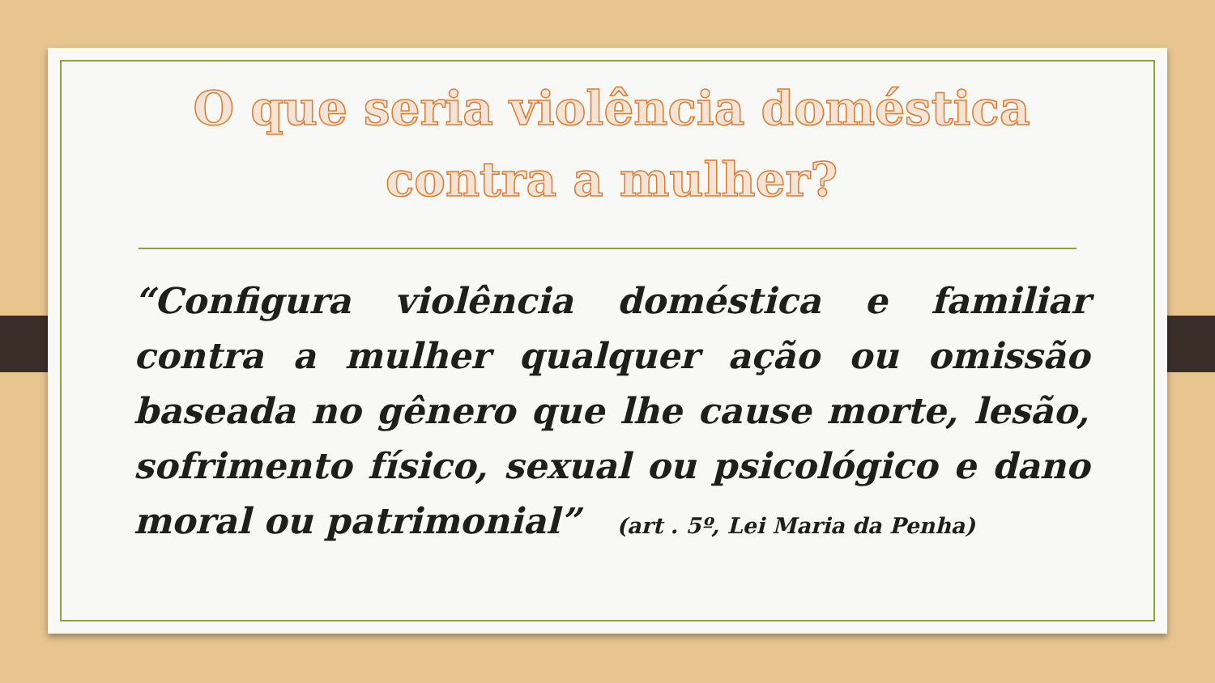O que seria violência doméstica contra a mulher?
“Configura violência doméstica e familiar contra a mulher qualquer ação ou omissão baseada no gênero que lhe cause morte, lesão, sofrimento físico, sexual ou psicológico e dano moral ou patrimonial” (art . 5º, Lei Maria da Penha)